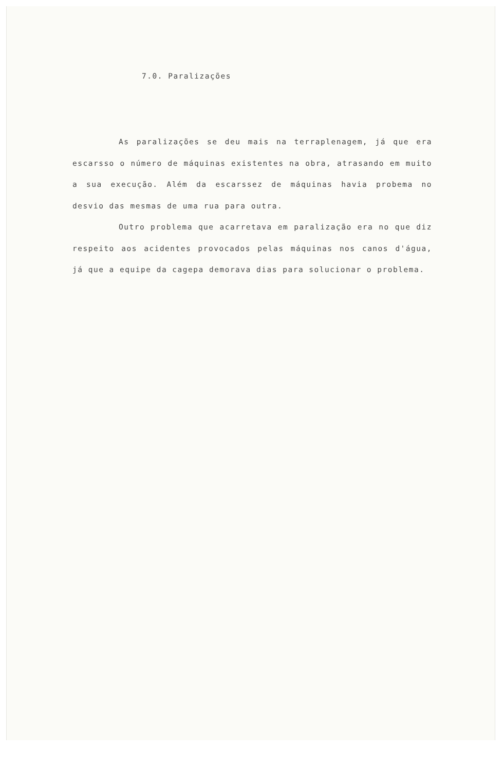7.0. Paralizações
As paralizações se deu mais na terraplenagem, já que era escarsso o número de máquinas existentes na obra, atrasando em muito a sua execução. Além da escarssez de máquinas havia probema no desvio das mesmas de uma rua para outra.
Outro problema que acarretava em paralização era no que diz respeito aos acidentes provocados pelas máquinas nos canos d'água, já que a equipe da cagepa demorava dias para solucionar o problema.